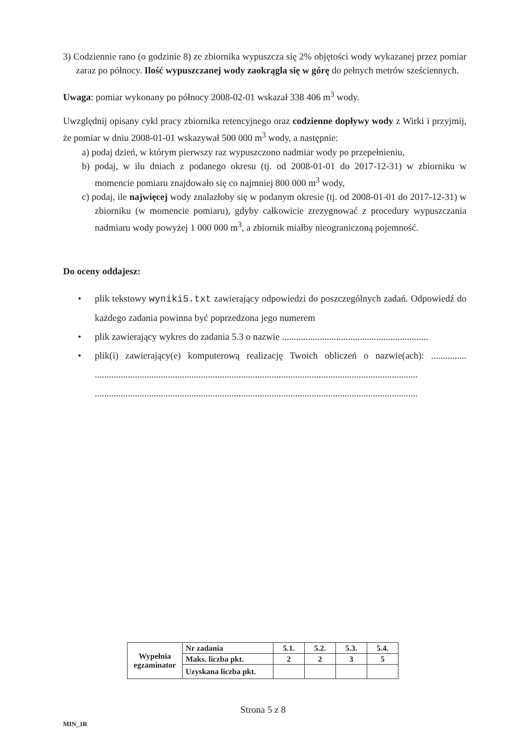3) Codziennie rano (o godzinie 8) ze zbiornika wypuszcza się 2% objętości wody wykazanej przez pomiar zaraz po północy. Ilość wypuszczanej wody zaokrągla się w górę do pełnych metrów sześciennych.
Uwaga: pomiar wykonany po północy 2008-02-01 wskazał 338 406 m<sup>3</sup> wody.
Uwzględnij opisany cykl pracy zbiornika retencyjnego oraz codzienne dopływy wody z Wirki i przyjmij, że pomiar w dniu 2008-01-01 wskazywał 500 000 m<sup>3</sup> wody, a następnie:
a) podaj dzień, w którym pierwszy raz wypuszczono nadmiar wody po przepełnieniu,
b) podaj, w ilu dniach z podanego okresu (tj. od 2008-01-01 do 2017-12-31) w zbiorniku w momencie pomiaru znajdowało się co najmniej 800 000 m<sup>3</sup> wody,
c) podaj, ile najwięcej wody znalazłoby się w podanym okresie (tj. od 2008-01-01 do 2017-12-31) w zbiorniku (w momencie pomiaru), gdyby całkowicie zrezygnować z procedury wypuszczania nadmiaru wody powyżej 1 000 000 m<sup>3</sup>, a zbiornik miałby nieograniczoną pojemność.
Do oceny oddajesz:
• plik tekstowy wyniki5.txt zawierający odpowiedzi do poszczególnych zadań. Odpowiedź do każdego zadania powinna być poprzedzona jego numerem
• plik zawierający wykres do zadania 5.3 o nazwie ..............................................................
• plik(i) zawierający(e) komputerową realizację Twoich obliczeń o nazwie(ach): ............... ......................................................................................................................................... .........................................................................................................................................
| Wypełnia egzaminator | Nr zadania | 5.1. | 5.2. | 5.3. | 5.4. |
| | Maks. liczba pkt. | 2 | 2 | 3 | 5 |
| | Uzyskana liczba pkt. | | | | |
Strona 5 z 8
MIN_1R